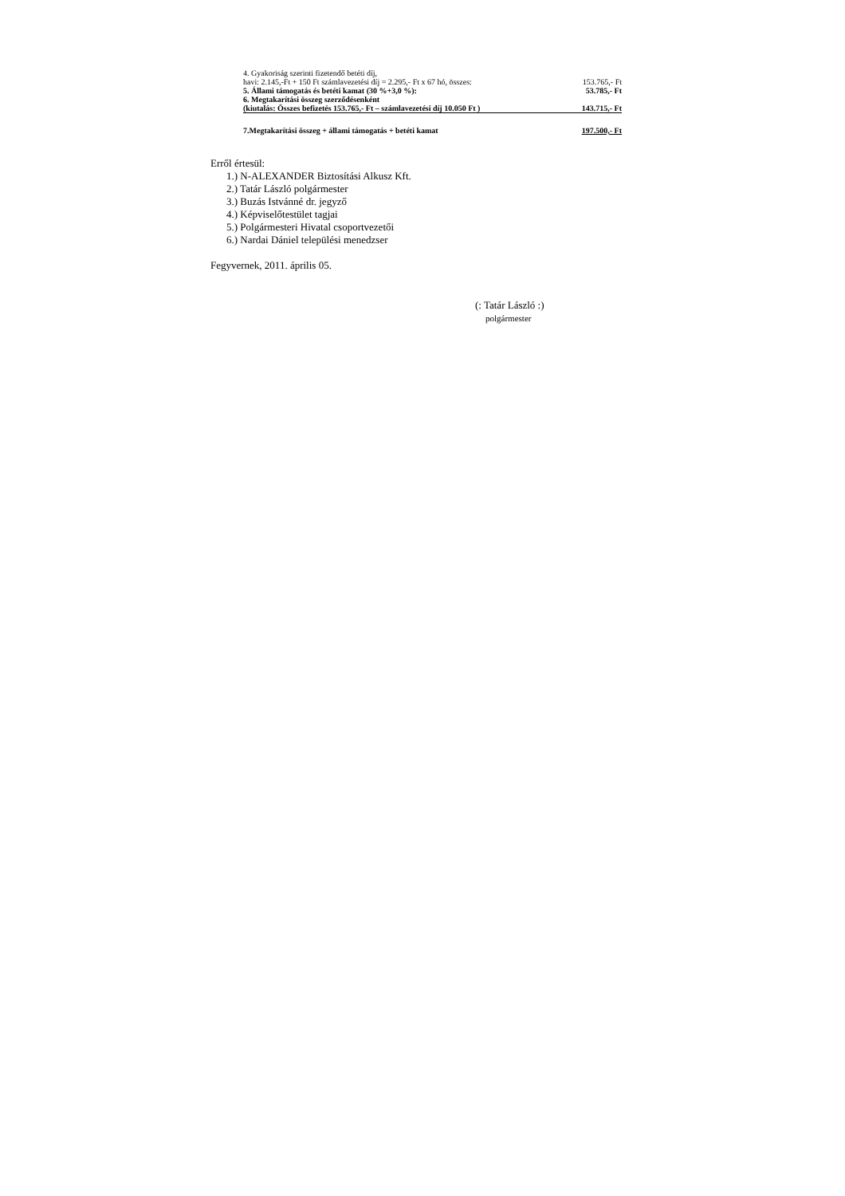| 4. Gyakoriság szerinti fizetendő betéti díj, | |
| havi: 2.145,-Ft + 150 Ft számlavezetési díj = 2.295,- Ft x 67 hó, összes: | 153.765,- Ft |
| 5. Állami támogatás és betéti kamat (30 %+3,0 %): | 53.785,- Ft |
| 6. Megtakarítási összeg szerződésenként | |
| (kiutalás: Összes befizetés 153.765,- Ft – számlavezetési díj 10.050 Ft ) | 143.715,- Ft |
| 7.Megtakarítási összeg + állami támogatás + betéti kamat | 197.500,- Ft |
Erről értesül:
1.) N-ALEXANDER Biztosítási Alkusz Kft.
2.) Tatár László polgármester
3.) Buzás Istvánné dr. jegyző
4.) Képviselőtestület tagjai
5.) Polgármesteri Hivatal csoportvezetői
6.) Nardai Dániel települési menedzser
Fegyvernek, 2011. április 05.
(: Tatár László :)
polgármester